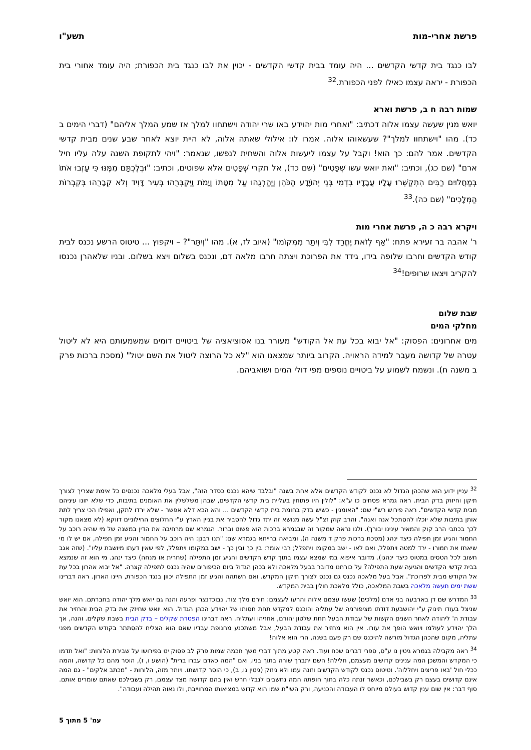פרשת אחרי-מות תשע"ו
לבו כנגד בית קדשי הקדשים ... היה עומד בבית קדשי הקדשים - יכוין את לבו כנגד בית הכפורת; היה עומד אחורי בית הכפורת - יראה עצמו כאילו לפני הכפורת.<sup>32</sup>
שמות רבה ח ב, פרשת וארא
יואש מנין שעשה עצמו אלוה דכתיב: "ואחרי מות יהוידע באו שרי יהודה וישתחוו למלך אז שמע המלך אליהם" (דברי הימים ב כד). מהו "וישתחוו למלך"? שעשאוהו אלוה. אמרו לו: אילולי שאתה אלוה, לא היית יוצא לאחר שבע שנים מבית קדשי הקדשים. אמר להם: כך הוא! וקבל על עצמו ליעשות אלוה והשחית לנפשו, שנאמר: "ויהי לתקופת השנה עלה עליו חיל ארם" (שם כג), וכתיב: "ואת יואש עשו שְׁפָטִים" (שם כד), אל תקרי שְׁפָטִים אלא שפוטים, וכתיב: "וּבְלֶכְתָּם מִמֶּנּוּ כִּי עָזְבוּ אֹתוֹ בְּמַחֲלוּיִם רַבִּים הִתְקַשְּׁרוּ עָלָיו עֲבָדָיו בִּדְמֵי בְּנֵי יְהוֹיָדָע הַכֹּהֵן וַיַּהַרְגֻהוּ עַל מִטָּתוֹ וַיָּמֹת וַיִּקְבְּרֻהוּ בְּעִיר דָּוִיד וְלֹא קְבָרֻהוּ בְּקִבְרוֹת הַמְּלָכִים" (שם כה).<sup>33</sup>
ויקרא רבה כ ה, פרשת אחרי מות
ר' אהבה בר זעירא פתח: "אַף לְזֹאת יֶחֱרַד לִבִּי וְיִתַּר מִמְּקוֹמוֹ" (איוב לז, א). מהו "וְיִתַּר"? – ויקפוץ ... טיטוס הרשע נכנס לבית קודש הקדשים וחרבו שלופה בידו, גידד את הפרוכת ויצתה חרבו מלאה דם, ונכנס בשלום ויצא בשלום. ובניו שלאהרן נכנסו להקריב ויצאו שרופים!<sup>34</sup>
שבת שלום
מחלקי המים
מים אחרונים: הפסוק: "אל יבוא בכל עת אל הקודש" מעורר בנו אסוציאציה של ביטויים דומים שמשמעותם היא לא ליטול עטרה של קדושה מעבר למידה הראויה. הקרוב ביותר שמצאנו הוא "לא כל הרוצה ליטול את השם יטול" (מסכת ברכות פרק ב משנה ח). ונשמח לשמוע על ביטויים נוספים מפי דולי המים ושואביהם.
<sup>32</sup> עניין ידוע הוא שהכהן הגדול לא נכנס לקודש הקדשים אלא אחת בשנה "ובלבד שיהא נכנס כסדר הזה", אבל בעלי מלאכה נכנסים כל אימת שצריך לצורך תיקון וחיזוק בדק הבית. ראה גמרא פסחים כו ע"א: "לולין היו פתוחין בעליית בית קדשי הקדשים, שבהן משלשלין את האומנים בתיבות, כדי שלא יזונו עיניהם מבית קדשי הקדשים". ראה פירוש רש"י שם: "האומנין - כשיש בדק בחומת בית קדשי הקדשים ... והא הכא דלא אפשר - שלא ירדו לתקן, ואפילו הכי צריך לתת אותן בתיבות שלא יוכלו להסתכל אנה ואנה". והרב קוק זצ"ל עשה מנושא זה יתד גדול להסביר את בניין הארץ ע"י החלוצים החילוניים דווקא (לא מצאנו מקור לכך בכתבי הרב קוק והמאיר עינינו יבורך). ולנו נראה שמקור זה שבגמרא ברכות הוא פשוט וברור. הגמרא שם מרחיבה את הדין במשנה של מי שהיה רוכב על החמור והגיע זמן תפילה כיצד ינהג (מסכת ברכות פרק ד משנה ה), ומביאה ברייתא בגמרא שם: "תנו רבנן: היה רוכב על החמור והגיע זמן תפילה, אם יש לו מי שיאחז את חמורו - ירד למטה ויתפלל, ואם לאו - ישב במקומו ויתפלל; רבי אומר: בין כך ובין כך - ישב במקומו ויתפלל, לפי שאין דעתו מיושבת עליו". (שזה אגב חשוב לכל הטסים במטוס כיצד ינהגו). מדובר איפוא במי שמצא עצמו בתוך קדש הקדשים והגיע זמן התפילה (שחרית או מנחה) כיצד ינהג. מי הוא זה שנמצא בבית קדשי הקדשים והגיעה שעת התפילה? על כורחנו מדובר בבעל מלאכה ולא בכהן הגדול ביום הכיפורים שהיה נכנס לתפילה קצרה. "אל יבוא אהרון בכל עת אל הקודש מבית לפרוכת". אבל בעל מלאכה נכנס גם נכנס לצורך תיקון המקדש. ואם השתהה והגיע זמן התפילה יכוון בנגד הכפורת, היינו הארון. ראה דברינו ששת ימים תעשה מלאכה בשבת המלאכה, כולל מלאכת חולין בבית המקדש.
<sup>33</sup> המדרש שם דן בארבעה בני אדם (מלכים) שעשו עצמם אלוה והרעו לעצמם: חירם מלך צור, נבוכדנצר ופרעה והנה גם יואש מלך יהודה בחברתם. הוא יואש שניצל בעודו תינוק ע"י יהושבעת דודתו מציפורניה של עתליה והוכנס למקדש תחת חסותו של יהוידע הכהן הגדול. הוא יואש שחיזק את בדק הבית והחזיר את עבודת ה' ליהודה לאחר השנים הקשות של עבודת הבעל תחת שלטון יהורם, אחזיהו ועתליה. ראה דברינו הפטרת שקלים – בדק הבית בשבת שקלים. והנה, אך הלך יהוידע לעולמו ויואש הופך את עורו. אין הוא מחזיר את עבודת הבעל, אבל משתכנע מחנופת עבדיו שאם הוא הצליח להסתתר בקודש הקדשים מפני עתליה, מקום שהכהן הגדול מורשה להיכנס שם רק פעם בשנה, הרי הוא אלוה!
<sup>34</sup> ראה מקבילה בגמרא גיטין נו ע"ס, ספרי דברים שכח ועוד. ראה קטע מתוך דברי משך חכמה שמות פרק לב פסוק יט בפירושו על שבירת הלוחות: "ואל תדמו כי המקדש והמשכן המה ענינים קדושים מעצמם, חלילה! השם יתברך שורה בתוך בניו, ואם "המה כאדם עברו ברית" (הושע ו, ז), הוסר מהם כל קדושה, והמה ככלי חול 'באו פריצים ויחללוה'. וטיטוס נכנס לקודש הקדשים וזונה עמו ולא ניזוק (גיטין נו, ב), כי הוסר קדושתו. ויותר מזה, הלוחות - "מכתב אלקים" - גם המה אינם קדושים בעצם רק בשבילכם, וכאשר זנתה כלה בתוך חופתה המה נחשבים לנבלי חרש ואין בהם קדושה מצד עצמם, רק בשבילכם שאתם שומרים אותם. סוף דבר: אין שום ענין קדוש בעולם מיוחס לו העבודה והכניעה, ורק השי"ת שמו הוא קדוש במציאותו המחוייבת, ולו נאוה תהילה ועבודה".
עמ' 5 מתוך 5